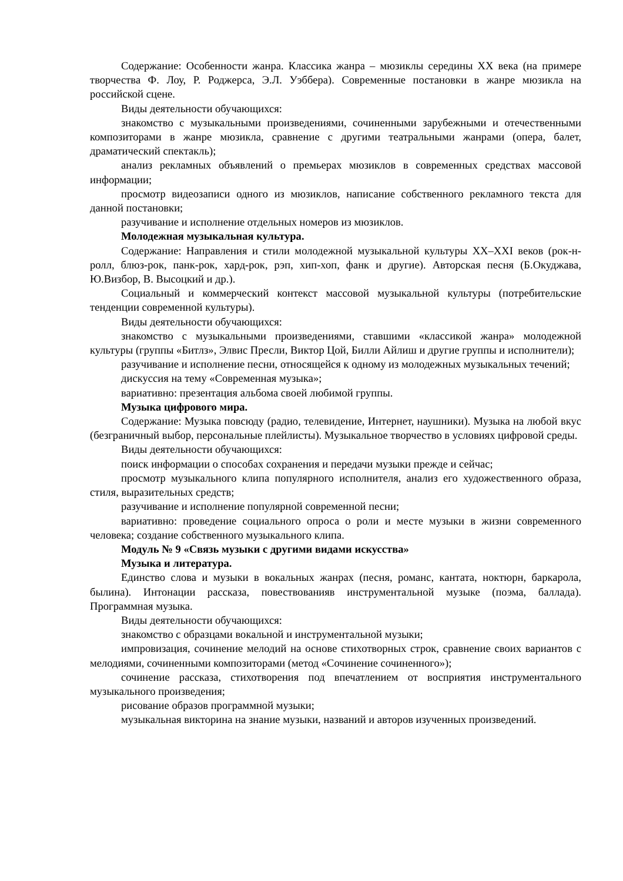Содержание: Особенности жанра. Классика жанра – мюзиклы середины XX века (на примере творчества Ф. Лоу, Р. Роджерса, Э.Л. Уэббера). Современные постановки в жанре мюзикла на российской сцене.
Виды деятельности обучающихся:
знакомство с музыкальными произведениями, сочиненными зарубежными и отечественными композиторами в жанре мюзикла, сравнение с другими театральными жанрами (опера, балет, драматический спектакль);
анализ рекламных объявлений о премьерах мюзиклов в современных средствах массовой информации;
просмотр видеозаписи одного из мюзиклов, написание собственного рекламного текста для данной постановки;
разучивание и исполнение отдельных номеров из мюзиклов.
Молодежная музыкальная культура.
Содержание: Направления и стили молодежной музыкальной культуры XX–XXI веков (рок-н-ролл, блюз-рок, панк-рок, хард-рок, рэп, хип-хоп, фанк и другие). Авторская песня (Б.Окуджава, Ю.Визбор, В. Высоцкий и др.).
Социальный и коммерческий контекст массовой музыкальной культуры (потребительские тенденции современной культуры).
Виды деятельности обучающихся:
знакомство с музыкальными произведениями, ставшими «классикой жанра» молодежной культуры (группы «Битлз», Элвис Пресли, Виктор Цой, Билли Айлиш и другие группы и исполнители);
разучивание и исполнение песни, относящейся к одному из молодежных музыкальных течений;
дискуссия на тему «Современная музыка»;
вариативно: презентация альбома своей любимой группы.
Музыка цифрового мира.
Содержание: Музыка повсюду (радио, телевидение, Интернет, наушники). Музыка на любой вкус (безграничный выбор, персональные плейлисты). Музыкальное творчество в условиях цифровой среды.
Виды деятельности обучающихся:
поиск информации о способах сохранения и передачи музыки прежде и сейчас;
просмотр музыкального клипа популярного исполнителя, анализ его художественного образа, стиля, выразительных средств;
разучивание и исполнение популярной современной песни;
вариативно: проведение социального опроса о роли и месте музыки в жизни современного человека; создание собственного музыкального клипа.
Модуль № 9 «Связь музыки с другими видами искусства»
Музыка и литература.
Единство слова и музыки в вокальных жанрах (песня, романс, кантата, ноктюрн, баркарола, былина). Интонации рассказа, повествованияв инструментальной музыке (поэма, баллада). Программная музыка.
Виды деятельности обучающихся:
знакомство с образцами вокальной и инструментальной музыки;
импровизация, сочинение мелодий на основе стихотворных строк, сравнение своих вариантов с мелодиями, сочиненными композиторами (метод «Сочинение сочиненного»);
сочинение рассказа, стихотворения под впечатлением от восприятия инструментального музыкального произведения;
рисование образов программной музыки;
музыкальная викторина на знание музыки, названий и авторов изученных произведений.